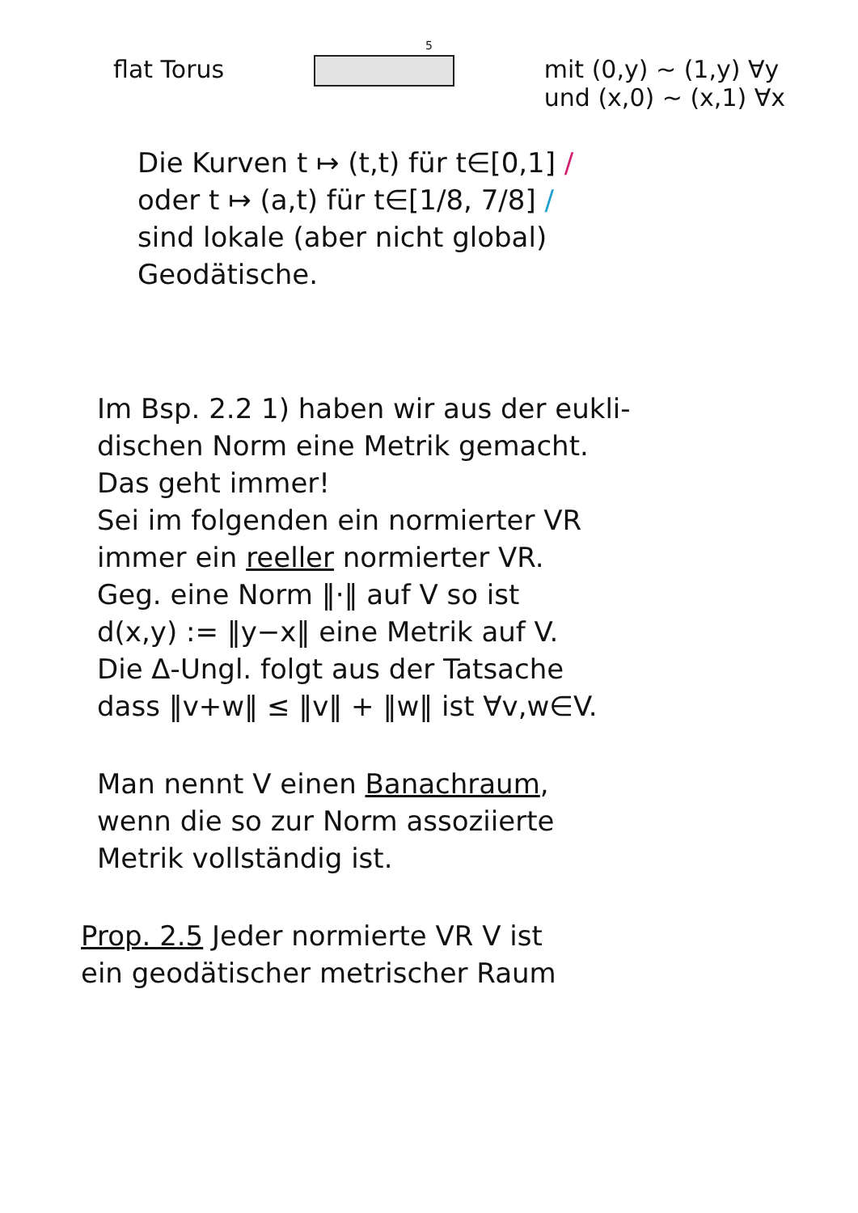5
flat Torus mit (0,y) ~ (1,y) ∀y
und (x,0) ~ (x,1) ∀x
Die Kurven t ↦ (t,t) für t∈[0,1] /
oder t ↦ (a,t) für t∈[1/8, 7/8] /
sind lokale (aber nicht global)
Geodätische.
Im Bsp. 2.2 1) haben wir aus der eukli-
dischen Norm eine Metrik gemacht.
Das geht immer!
Sei im folgenden ein normierter VR
immer ein reeller normierter VR.
Geg. eine Norm ‖·‖ auf V so ist
d(x,y) := ‖y−x‖ eine Metrik auf V.
Die Δ-Ungl. folgt aus der Tatsache
dass ‖v+w‖ ≤ ‖v‖ + ‖w‖ ist ∀v,w∈V.
Man nennt V einen Banachraum,
wenn die so zur Norm assoziierte
Metrik vollständig ist.
Prop. 2.5 Jeder normierte VR V ist
ein geodätischer metrischer Raum